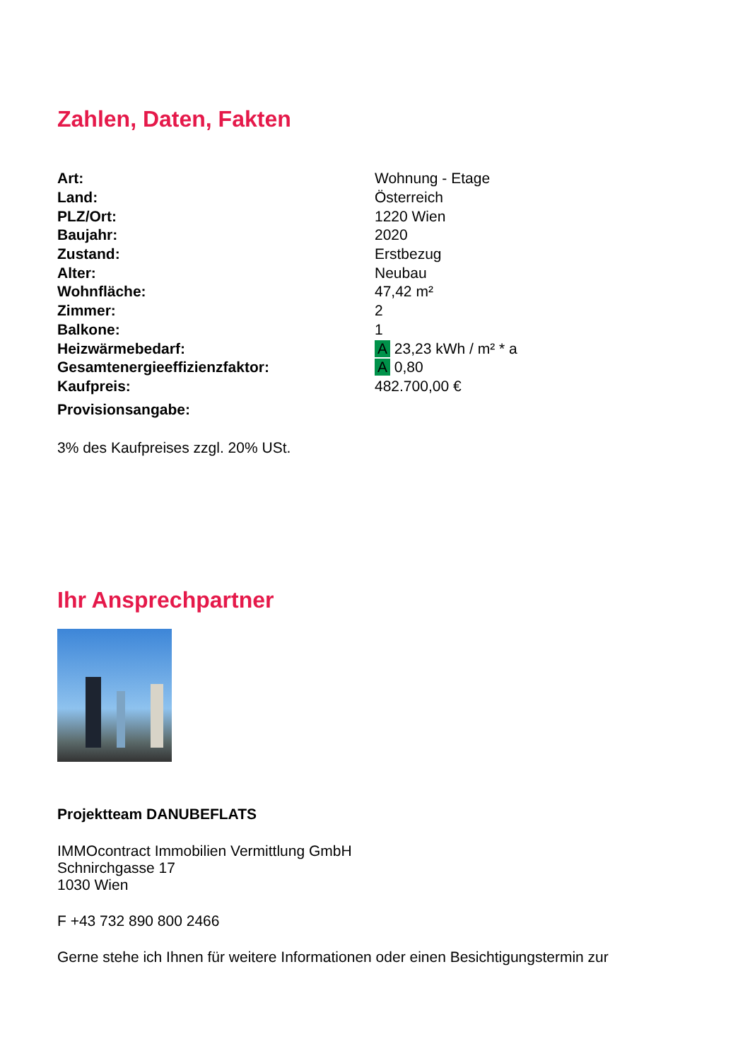Zahlen, Daten, Fakten
| Art: | Wohnung - Etage |
| Land: | Österreich |
| PLZ/Ort: | 1220 Wien |
| Baujahr: | 2020 |
| Zustand: | Erstbezug |
| Alter: | Neubau |
| Wohnfläche: | 47,42 m² |
| Zimmer: | 2 |
| Balkone: | 1 |
| Heizwärmebedarf: | A 23,23 kWh / m² * a |
| Gesamtenergieeffizienzfaktor: | A 0,80 |
| Kaufpreis: | 482.700,00 € |
| Provisionsangabe: | |
3% des Kaufpreises zzgl. 20% USt.
Ihr Ansprechpartner
Projektteam DANUBEFLATS
IMMOcontract Immobilien Vermittlung GmbH
Schnirchgasse 17
1030 Wien
F +43 732 890 800 2466
Gerne stehe ich Ihnen für weitere Informationen oder einen Besichtigungstermin zur